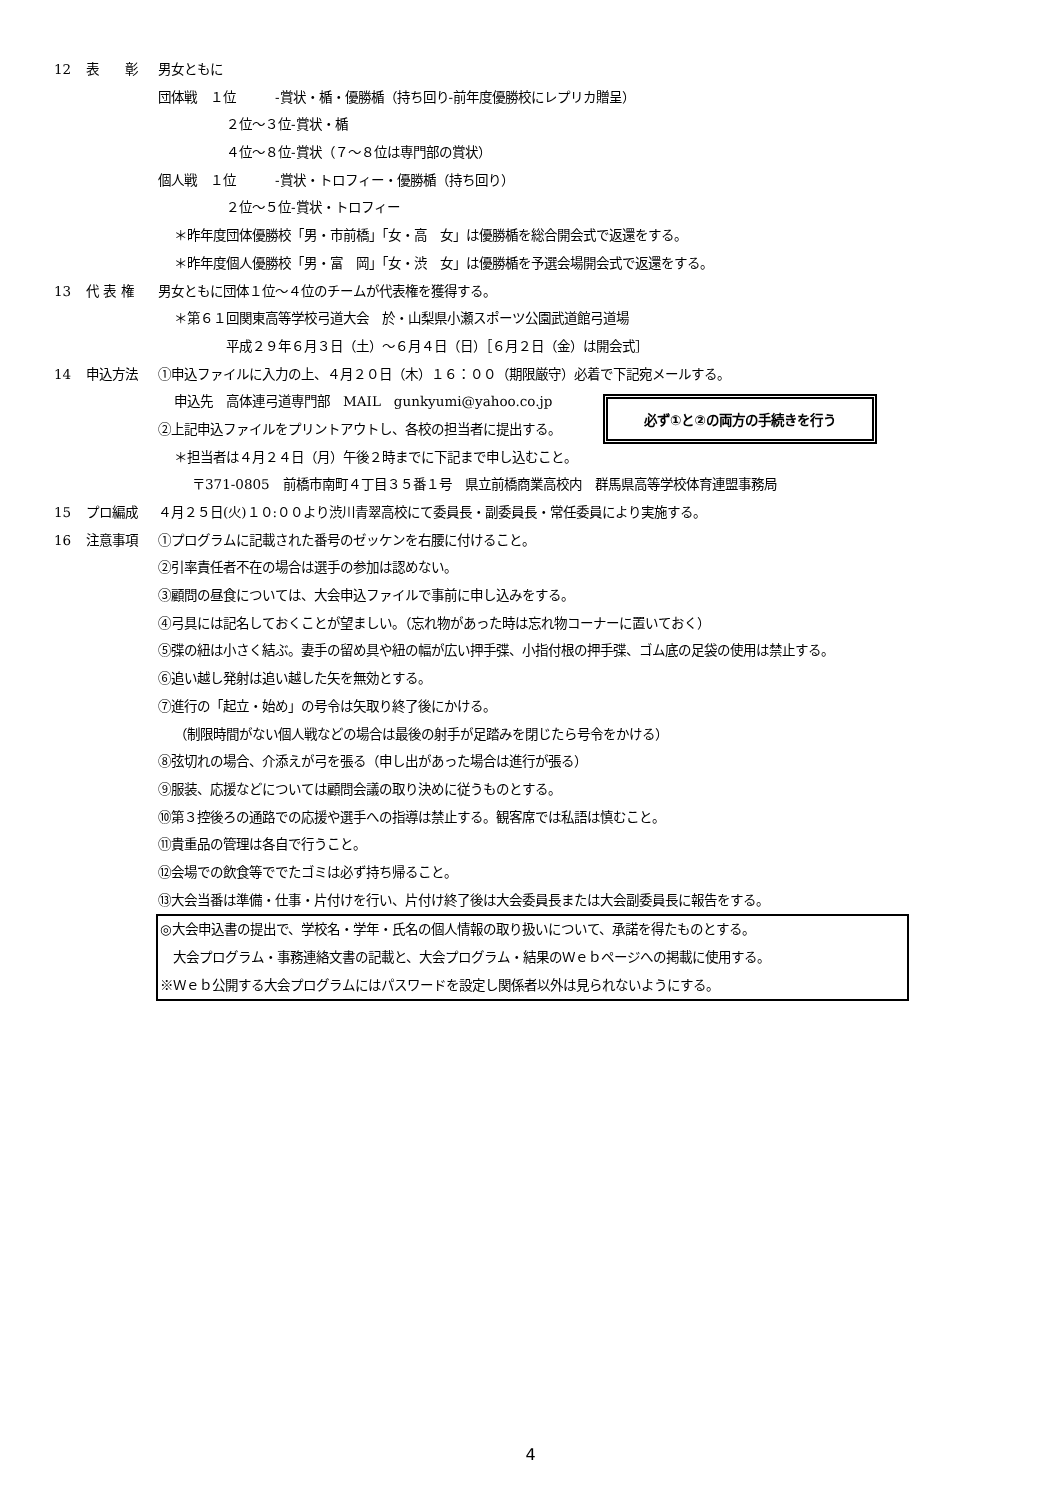12 表　　彰 男女ともに
団体戦　１位　　　-賞状・楯・優勝楯（持ち回り-前年度優勝校にレプリカ贈呈）
２位～３位-賞状・楯
４位～８位-賞状（７～８位は専門部の賞状）
個人戦　１位　　　-賞状・トロフィー・優勝楯（持ち回り）
２位～５位-賞状・トロフィー
＊昨年度団体優勝校「男・市前橋」「女・高　女」は優勝楯を総合開会式で返還をする。
＊昨年度個人優勝校「男・富　岡」「女・渋　女」は優勝楯を予選会場開会式で返還をする。
13 代 表 権 男女ともに団体１位～４位のチームが代表権を獲得する。
＊第６１回関東高等学校弓道大会　於・山梨県小瀬スポーツ公園武道館弓道場
平成２９年６月３日（土）～６月４日（日）［６月２日（金）は開会式］
14 申込方法 ①申込ファイルに入力の上、４月２０日（木）１６：００（期限厳守）必着で下記宛メールする。
申込先　高体連弓道専門部　MAIL　gunkyumi@yahoo.co.jp
②上記申込ファイルをプリントアウトし、各校の担当者に提出する。
＊担当者は４月２４日（月）午後２時までに下記まで申し込むこと。
必ず①と②の両方の手続きを行う
〒371-0805　前橋市南町４丁目３５番１号　県立前橋商業高校内　群馬県高等学校体育連盟事務局
15 プロ編成 ４月２５日(火)１０:００より渋川青翠高校にて委員長・副委員長・常任委員により実施する。
16 注意事項 ①プログラムに記載された番号のゼッケンを右腰に付けること。
②引率責任者不在の場合は選手の参加は認めない。
③顧問の昼食については、大会申込ファイルで事前に申し込みをする。
④弓具には記名しておくことが望ましい。（忘れ物があった時は忘れ物コーナーに置いておく）
⑤弽の紐は小さく結ぶ。妻手の留め具や紐の幅が広い押手弽、小指付根の押手弽、ゴム底の足袋の使用は禁止する。
⑥追い越し発射は追い越した矢を無効とする。
⑦進行の「起立・始め」の号令は矢取り終了後にかける。
（制限時間がない個人戦などの場合は最後の射手が足踏みを閉じたら号令をかける）
⑧弦切れの場合、介添えが弓を張る（申し出があった場合は進行が張る）
⑨服装、応援などについては顧問会議の取り決めに従うものとする。
⑩第３控後ろの通路での応援や選手への指導は禁止する。観客席では私語は慎むこと。
⑪貴重品の管理は各自で行うこと。
⑫会場での飲食等ででたゴミは必ず持ち帰ること。
⑬大会当番は準備・仕事・片付けを行い、片付け終了後は大会委員長または大会副委員長に報告をする。
◎大会申込書の提出で、学校名・学年・氏名の個人情報の取り扱いについて、承諾を得たものとする。
　大会プログラム・事務連絡文書の記載と、大会プログラム・結果のＷｅｂページへの掲載に使用する。
※Ｗｅｂ公開する大会プログラムにはパスワードを設定し関係者以外は見られないようにする。
4